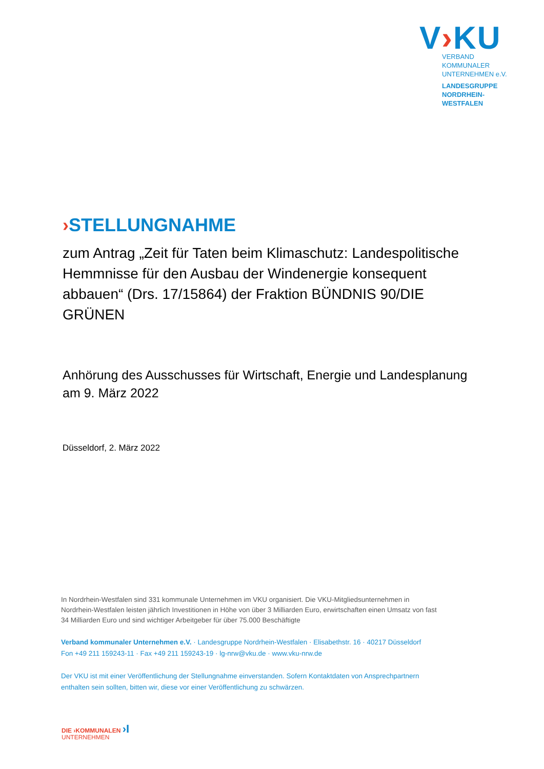V›KU
VERBAND KOMMUNALER
UNTERNEHMEN e.V.
LANDESGRUPPE
NORDRHEIN-WESTFALEN
›STELLUNGNAHME
zum Antrag „Zeit für Taten beim Klimaschutz: Landespolitische Hemmnisse für den Ausbau der Windenergie konsequent abbauen“ (Drs. 17/15864) der Fraktion BÜNDNIS 90/DIE GRÜNEN
Anhörung des Ausschusses für Wirtschaft, Energie und Landesplanung am 9. März 2022
Düsseldorf, 2. März 2022
In Nordrhein-Westfalen sind 331 kommunale Unternehmen im VKU organisiert. Die VKU-Mitgliedsunternehmen in Nordrhein-Westfalen leisten jährlich Investitionen in Höhe von über 3 Milliarden Euro, erwirtschaften einen Umsatz von fast 34 Milliarden Euro und sind wichtiger Arbeitgeber für über 75.000 Beschäftigte
Verband kommunaler Unternehmen e.V. · Landesgruppe Nordrhein-Westfalen · Elisabethstr. 16 · 40217 Düsseldorf
Fon +49 211 159243-11 · Fax +49 211 159243-19 · lg-nrw@vku.de · www.vku-nrw.de
Der VKU ist mit einer Veröffentlichung der Stellungnahme einverstanden. Sofern Kontaktdaten von Ansprechpartnern enthalten sein sollten, bitten wir, diese vor einer Veröffentlichung zu schwärzen.
DIE ›KOMMUNALEN ›I
UNTERNEHMEN